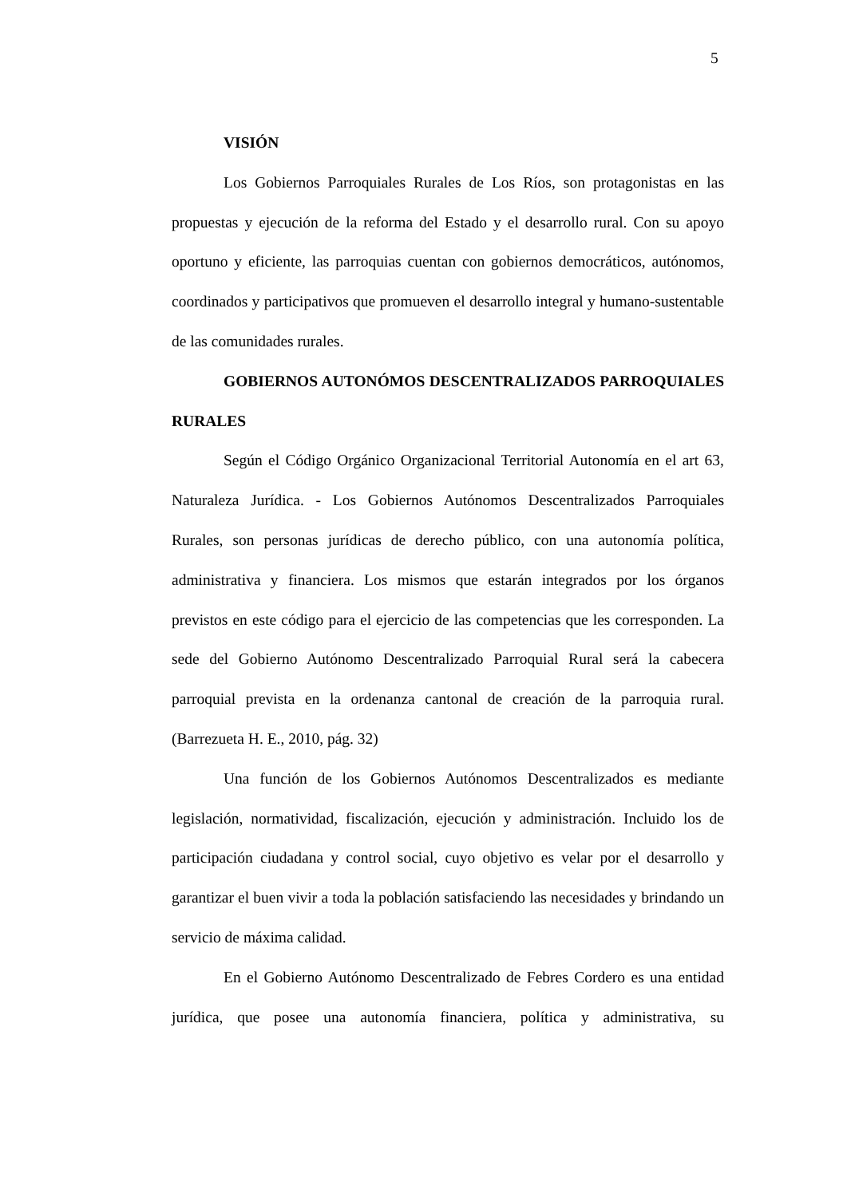5
VISIÓN
Los Gobiernos Parroquiales Rurales de Los Ríos, son protagonistas en las propuestas y ejecución de la reforma del Estado y el desarrollo rural. Con su apoyo oportuno y eficiente, las parroquias cuentan con gobiernos democráticos, autónomos, coordinados y participativos que promueven el desarrollo integral y humano-sustentable de las comunidades rurales.
GOBIERNOS AUTONÓMOS DESCENTRALIZADOS PARROQUIALES RURALES
Según el Código Orgánico Organizacional Territorial Autonomía en el art 63, Naturaleza Jurídica. - Los Gobiernos Autónomos Descentralizados Parroquiales Rurales, son personas jurídicas de derecho público, con una autonomía política, administrativa y financiera. Los mismos que estarán integrados por los órganos previstos en este código para el ejercicio de las competencias que les corresponden. La sede del Gobierno Autónomo Descentralizado Parroquial Rural será la cabecera parroquial prevista en la ordenanza cantonal de creación de la parroquia rural. (Barrezueta H. E., 2010, pág. 32)
Una función de los Gobiernos Autónomos Descentralizados es mediante legislación, normatividad, fiscalización, ejecución y administración. Incluido los de participación ciudadana y control social, cuyo objetivo es velar por el desarrollo y garantizar el buen vivir a toda la población satisfaciendo las necesidades y brindando un servicio de máxima calidad.
En el Gobierno Autónomo Descentralizado de Febres Cordero es una entidad jurídica, que posee una autonomía financiera, política y administrativa, su